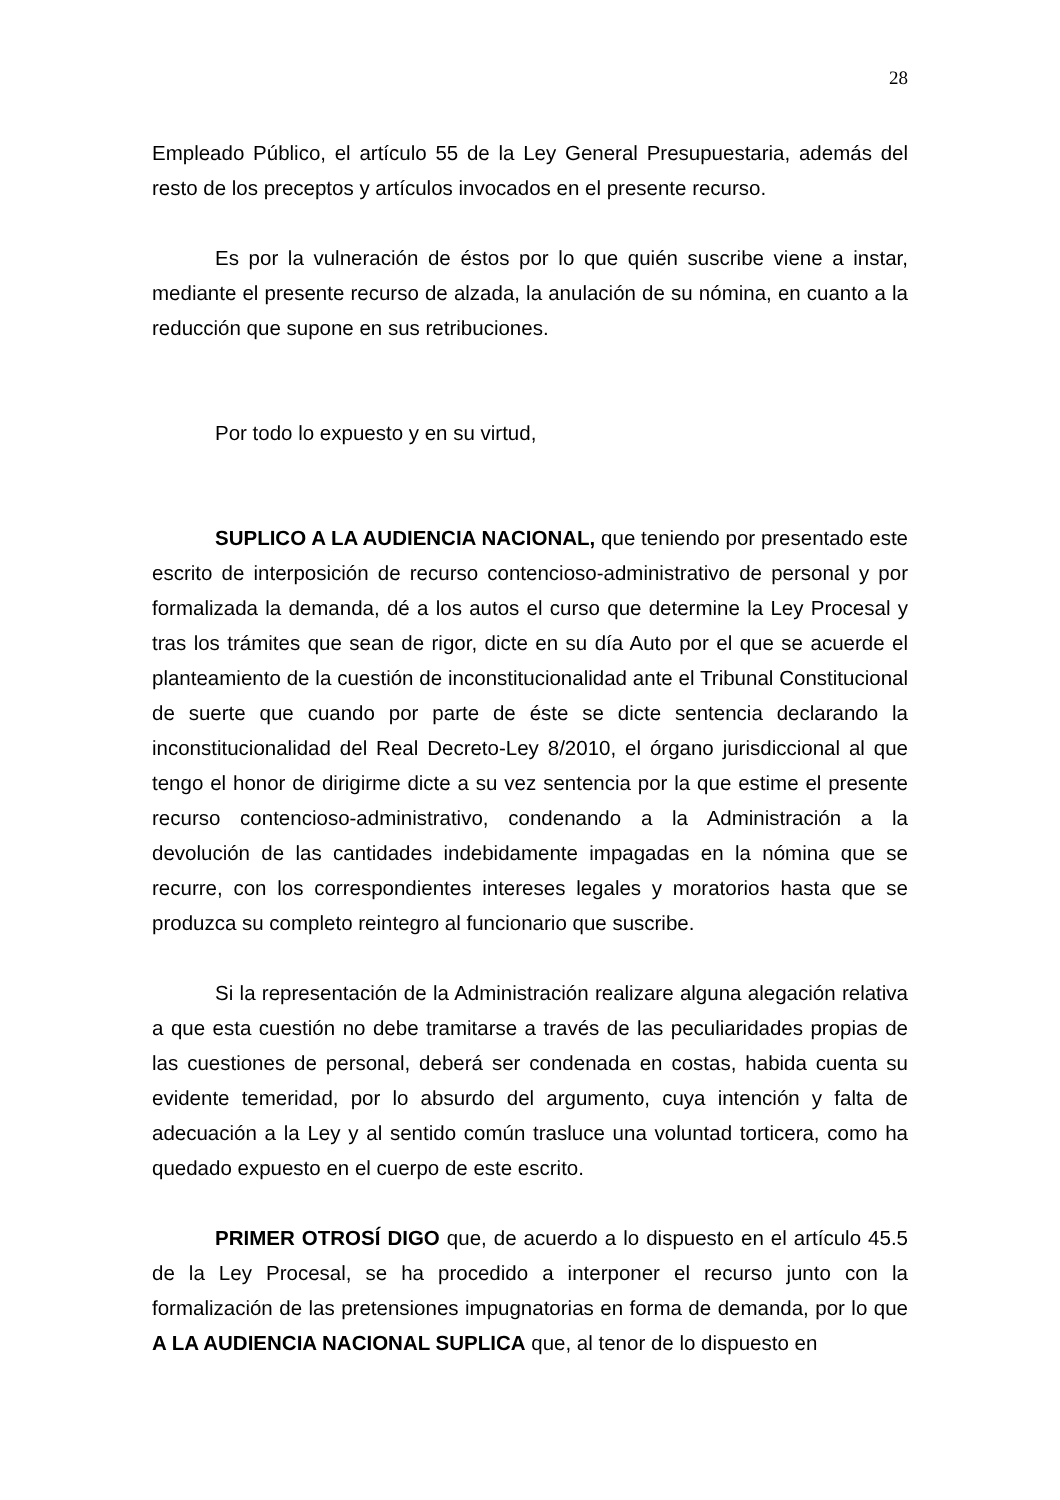28
Empleado Público, el artículo 55 de la Ley General Presupuestaria, además del resto de los preceptos y artículos invocados en el presente recurso.
Es por la vulneración de éstos por lo que quién suscribe viene a instar, mediante el presente recurso de alzada, la anulación de su nómina, en cuanto a la reducción que supone en sus retribuciones.
Por todo lo expuesto y en su virtud,
SUPLICO A LA AUDIENCIA NACIONAL, que teniendo por presentado este escrito de interposición de recurso contencioso-administrativo de personal y por formalizada la demanda, dé a los autos el curso que determine la Ley Procesal y tras los trámites que sean de rigor, dicte en su día Auto por el que se acuerde el planteamiento de la cuestión de inconstitucionalidad ante el Tribunal Constitucional de suerte que cuando por parte de éste se dicte sentencia declarando la inconstitucionalidad del Real Decreto-Ley 8/2010, el órgano jurisdiccional al que tengo el honor de dirigirme dicte a su vez sentencia por la que estime el presente recurso contencioso-administrativo, condenando a la Administración a la devolución de las cantidades indebidamente impagadas en la nómina que se recurre, con los correspondientes intereses legales y moratorios hasta que se produzca su completo reintegro al funcionario que suscribe.
Si la representación de la Administración realizare alguna alegación relativa a que esta cuestión no debe tramitarse a través de las peculiaridades propias de las cuestiones de personal, deberá ser condenada en costas, habida cuenta su evidente temeridad, por lo absurdo del argumento, cuya intención y falta de adecuación a la Ley y al sentido común trasluce una voluntad torticera, como ha quedado expuesto en el cuerpo de este escrito.
PRIMER OTROSÍ DIGO que, de acuerdo a lo dispuesto en el artículo 45.5 de la Ley Procesal, se ha procedido a interponer el recurso junto con la formalización de las pretensiones impugnatorias en forma de demanda, por lo que A LA AUDIENCIA NACIONAL SUPLICA que, al tenor de lo dispuesto en